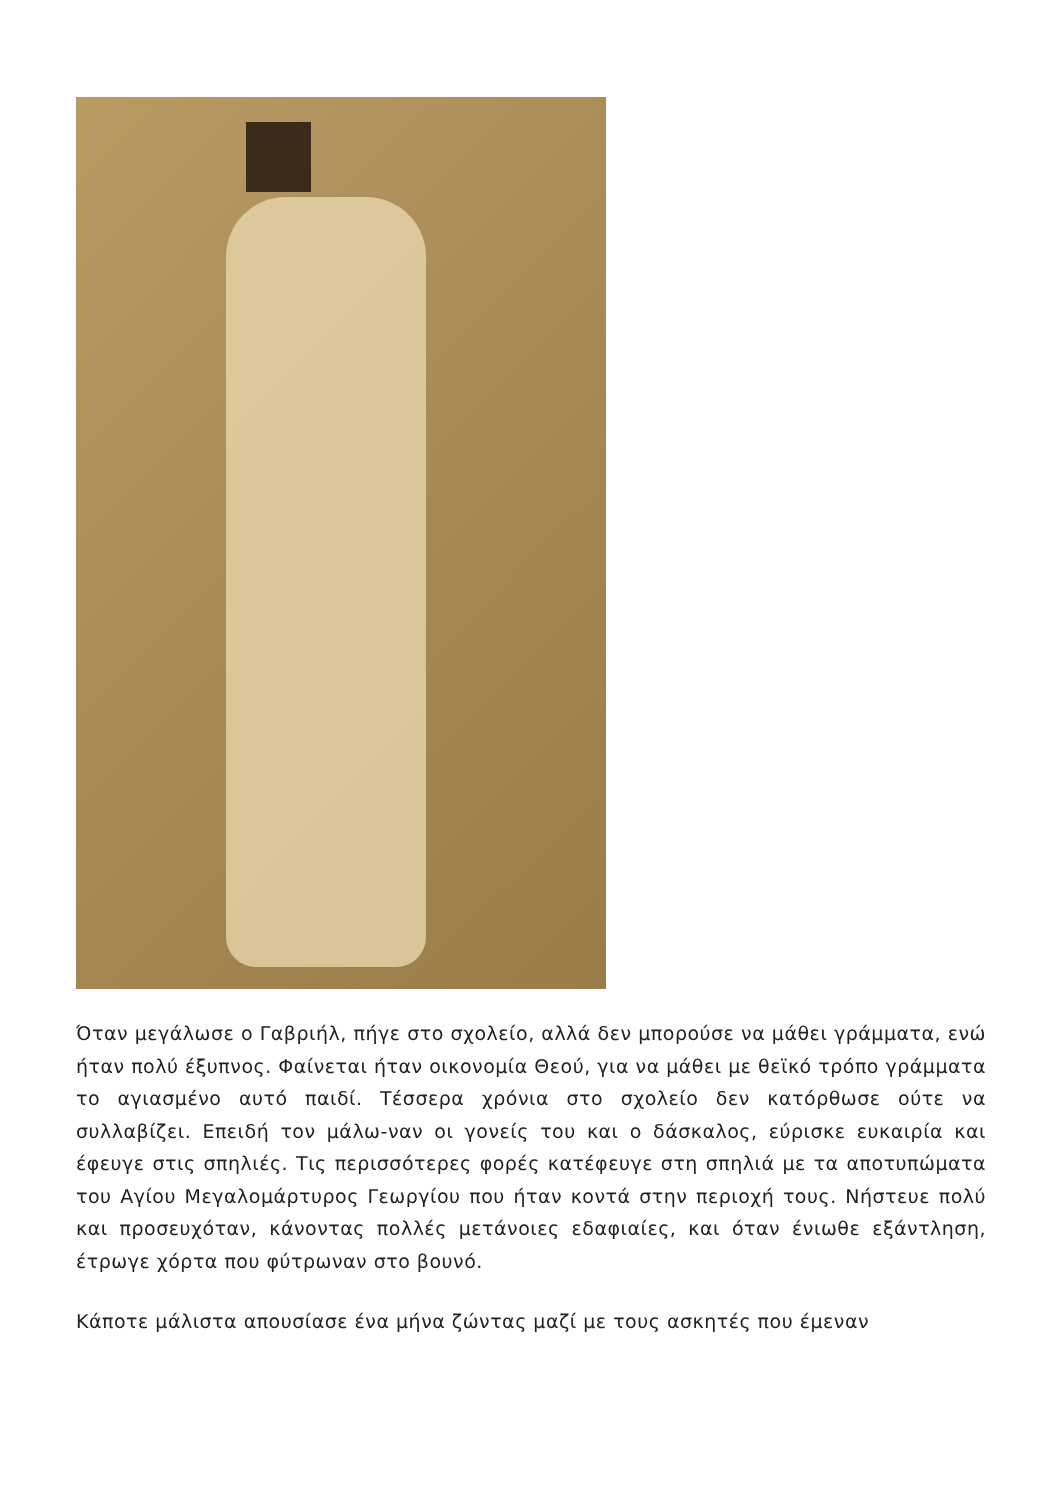Όταν μεγάλωσε ο Γαβριήλ, πήγε στο σχολείο, αλλά δεν μπορούσε να μάθει γράμματα, ενώ ήταν πολύ έξυπνος. Φαίνεται ήταν οικονομία Θεού, για να μάθει με θεϊκό τρόπο γράμματα το αγιασμένο αυτό παιδί. Τέσσερα χρόνια στο σχολείο δεν κατόρθωσε ούτε να συλλαβίζει. Επειδή τον μάλω-ναν οι γονείς του και ο δάσκαλος, εύρισκε ευκαιρία και έφευγε στις σπηλιές. Τις περισσότερες φορές κατέφευγε στη σπηλιά με τα αποτυπώματα του Αγίου Μεγαλομάρτυρος Γεωργίου που ήταν κοντά στην περιοχή τους. Νήστευε πολύ και προσευχόταν, κάνοντας πολλές μετάνοιες εδαφιαίες, και όταν ένιωθε εξάντληση, έτρωγε χόρτα που φύτρωναν στο βουνό.
Κάποτε μάλιστα απουσίασε ένα μήνα ζώντας μαζί με τους ασκητές που έμεναν